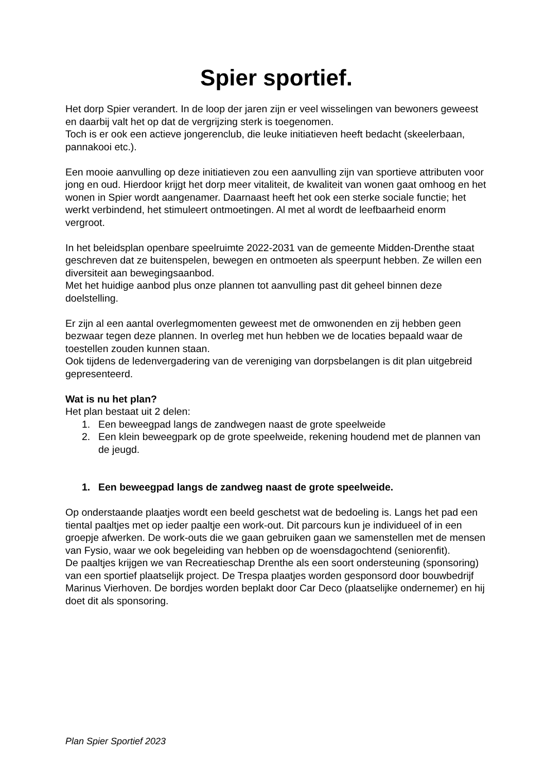Spier sportief.
Het dorp Spier verandert. In de loop der jaren zijn er veel wisselingen van bewoners geweest en daarbij valt het op dat de vergrijzing sterk is toegenomen.
Toch is er ook een actieve jongerenclub, die leuke initiatieven heeft bedacht (skeelerbaan, pannakooi etc.).
Een mooie aanvulling op deze initiatieven zou een aanvulling zijn van sportieve attributen voor jong en oud. Hierdoor krijgt het dorp meer vitaliteit, de kwaliteit van wonen gaat omhoog en het wonen in Spier wordt aangenamer. Daarnaast heeft het ook een sterke sociale functie; het werkt verbindend, het stimuleert ontmoetingen. Al met al wordt de leefbaarheid enorm vergroot.
In het beleidsplan openbare speelruimte 2022-2031 van de gemeente Midden-Drenthe staat geschreven dat ze buitenspelen, bewegen en ontmoeten als speerpunt hebben. Ze willen een diversiteit aan bewegingsaanbod.
Met het huidige aanbod plus onze plannen tot aanvulling past dit geheel binnen deze doelstelling.
Er zijn al een aantal overlegmomenten geweest met de omwonenden en zij hebben geen bezwaar tegen deze plannen. In overleg met hun hebben we de locaties bepaald waar de toestellen zouden kunnen staan.
Ook tijdens de ledenvergadering van de vereniging van dorpsbelangen is dit plan uitgebreid gepresenteerd.
Wat is nu het plan?
Het plan bestaat uit 2 delen:
1. Een beweegpad langs de zandwegen naast de grote speelweide
2. Een klein beweegpark op de grote speelweide, rekening houdend met de plannen van de jeugd.
1. Een beweegpad langs de zandweg naast de grote speelweide.
Op onderstaande plaatjes wordt een beeld geschetst wat de bedoeling is. Langs het pad een tiental paaltjes met op ieder paaltje een work-out. Dit parcours kun je individueel of in een groepje afwerken. De work-outs die we gaan gebruiken gaan we samenstellen met de mensen van Fysio, waar we ook begeleiding van hebben op de woensdagochtend (seniorenfit).
De paaltjes krijgen we van Recreatieschap Drenthe als een soort ondersteuning (sponsoring) van een sportief plaatselijk project. De Trespa plaatjes worden gesponsord door bouwbedrijf Marinus Vierhoven. De bordjes worden beplakt door Car Deco (plaatselijke ondernemer) en hij doet dit als sponsoring.
Plan Spier Sportief 2023